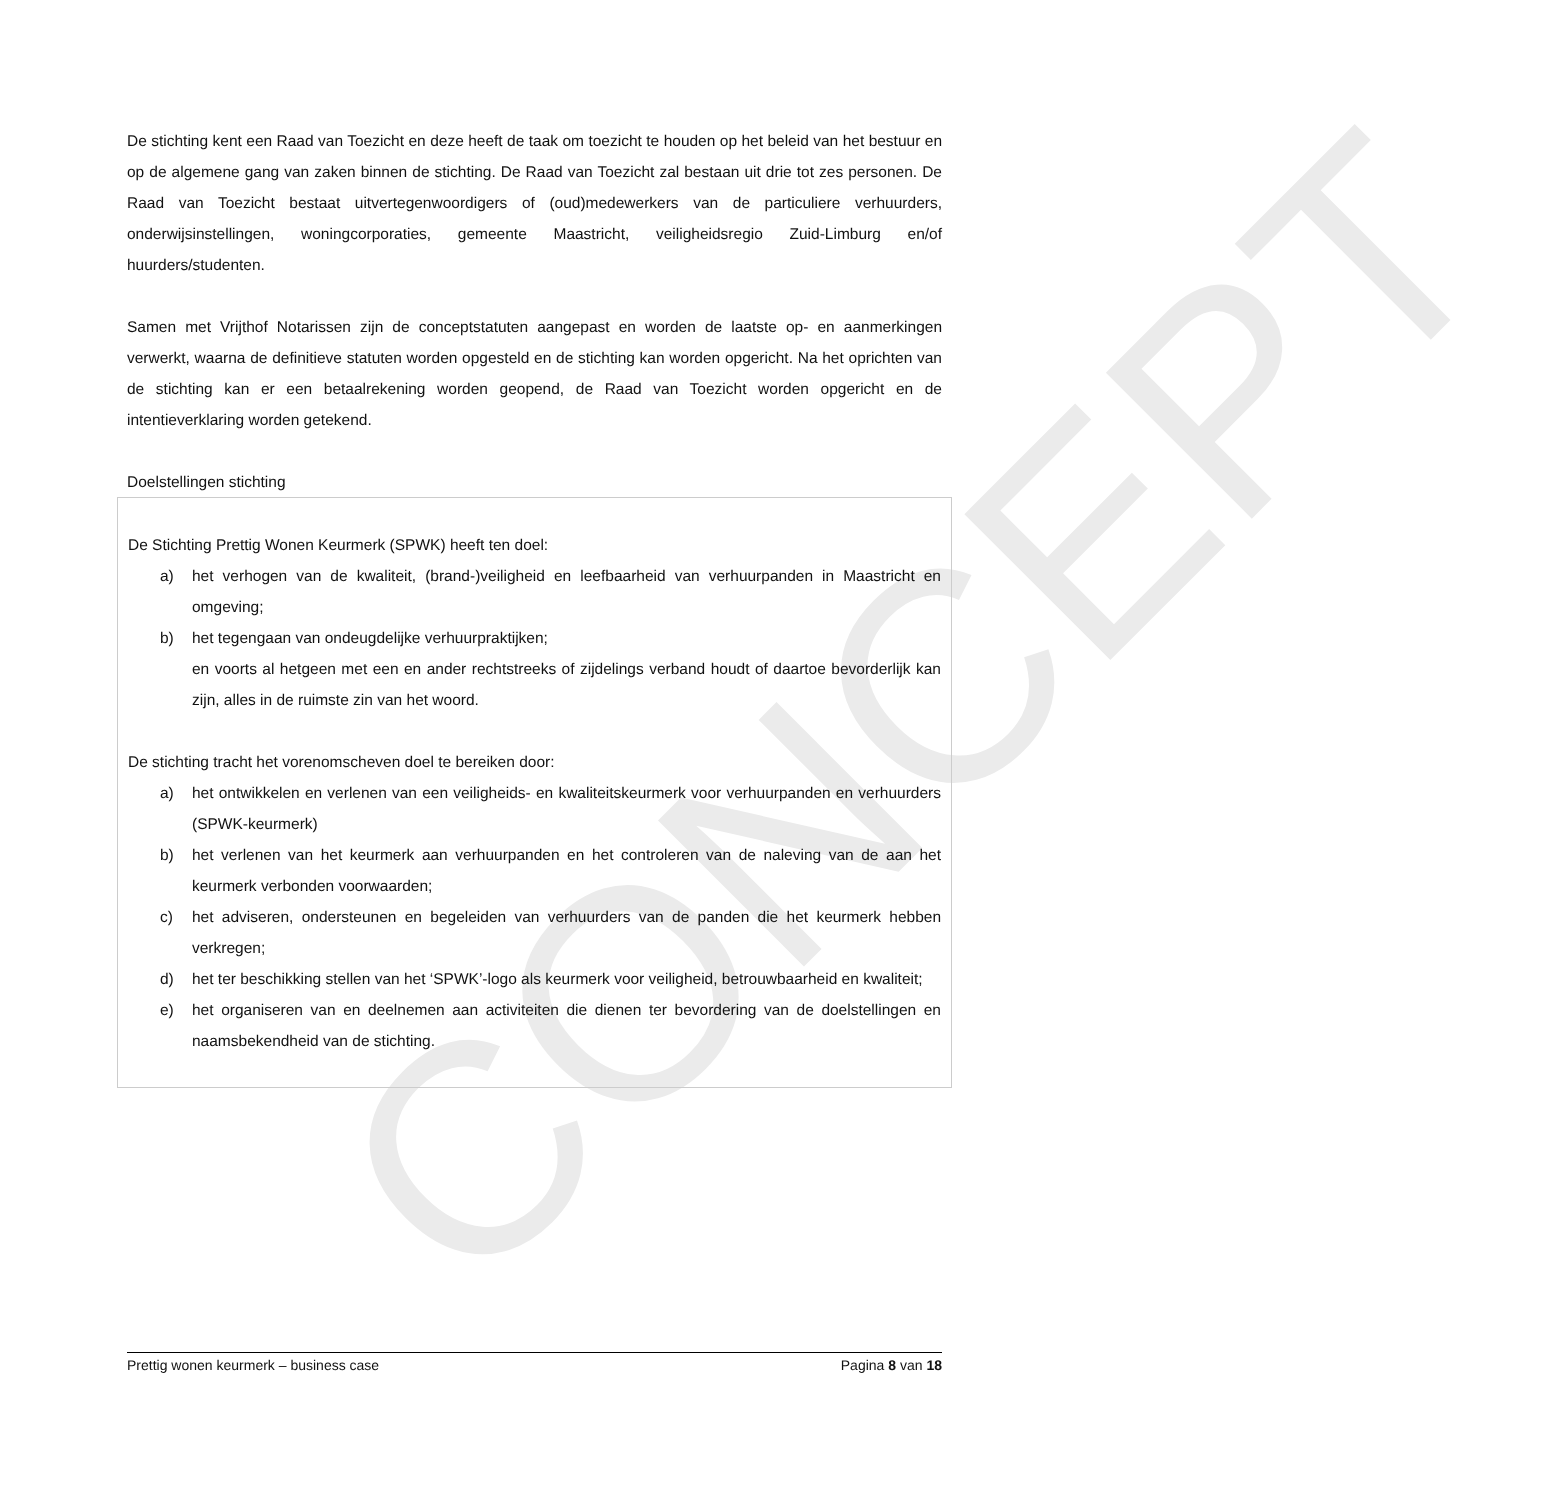CONCEPT
De stichting kent een Raad van Toezicht en deze heeft de taak om toezicht te houden op het beleid van het bestuur en op de algemene gang van zaken binnen de stichting. De Raad van Toezicht zal bestaan uit drie tot zes personen. De Raad van Toezicht bestaat uitvertegenwoordigers of (oud)medewerkers van de particuliere verhuurders, onderwijsinstellingen, woningcorporaties, gemeente Maastricht, veiligheidsregio Zuid-Limburg en/of huurders/studenten.
Samen met Vrijthof Notarissen zijn de conceptstatuten aangepast en worden de laatste op- en aanmerkingen verwerkt, waarna de definitieve statuten worden opgesteld en de stichting kan worden opgericht. Na het oprichten van de stichting kan er een betaalrekening worden geopend, de Raad van Toezicht worden opgericht en de intentieverklaring worden getekend.
Doelstellingen stichting
De Stichting Prettig Wonen Keurmerk (SPWK) heeft ten doel:
a) het verhogen van de kwaliteit, (brand-)veiligheid en leefbaarheid van verhuurpanden in Maastricht en omgeving;
b) het tegengaan van ondeugdelijke verhuurpraktijken;
en voorts al hetgeen met een en ander rechtstreeks of zijdelings verband houdt of daartoe bevorderlijk kan zijn, alles in de ruimste zin van het woord.
De stichting tracht het vorenomscheven doel te bereiken door:
a) het ontwikkelen en verlenen van een veiligheids- en kwaliteitskeurmerk voor verhuurpanden en verhuurders (SPWK-keurmerk)
b) het verlenen van het keurmerk aan verhuurpanden en het controleren van de naleving van de aan het keurmerk verbonden voorwaarden;
c) het adviseren, ondersteunen en begeleiden van verhuurders van de panden die het keurmerk hebben verkregen;
d) het ter beschikking stellen van het ‘SPWK’-logo als keurmerk voor veiligheid, betrouwbaarheid en kwaliteit;
e) het organiseren van en deelnemen aan activiteiten die dienen ter bevordering van de doelstellingen en naamsbekendheid van de stichting.
Prettig wonen keurmerk – business case Pagina 8 van 18